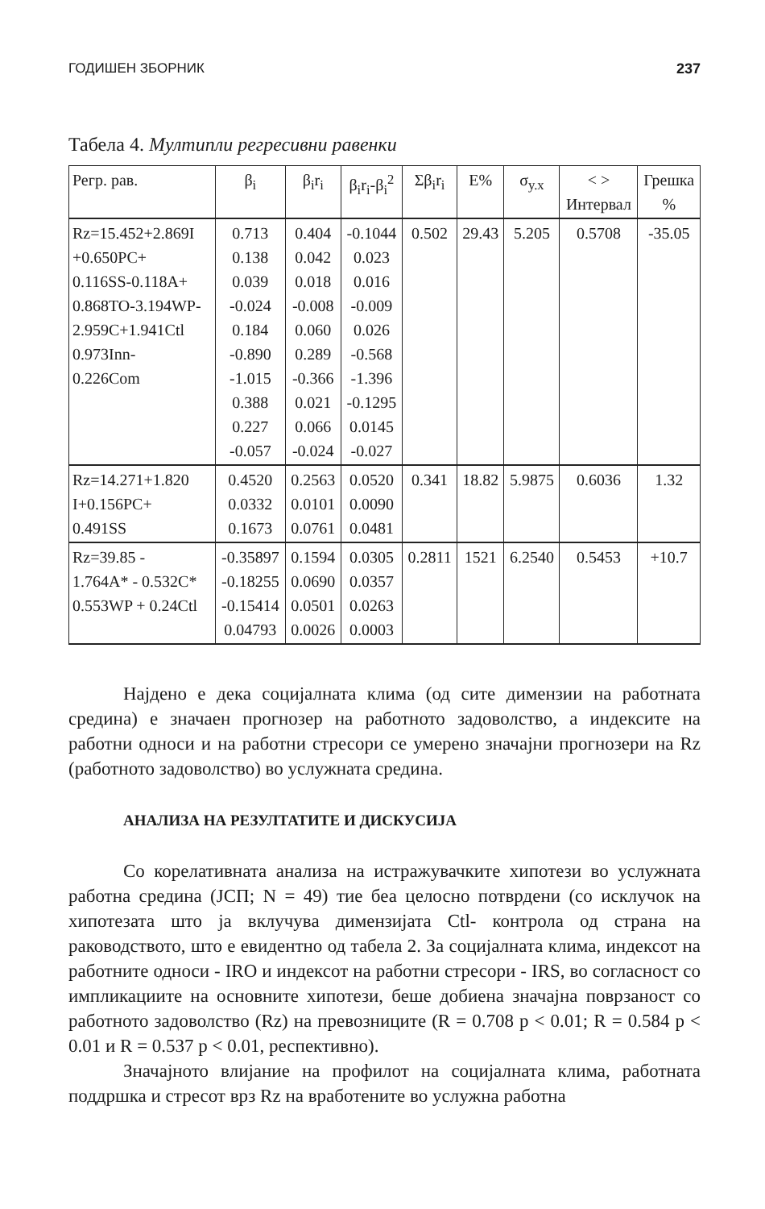ГОДИШЕН ЗБОРНИК 237
Табела 4. Мултипли регресивни равенки
| Регр. рав. | β<sub>i</sub> | β<sub>i</sub>r<sub>i</sub> | β<sub>i</sub>r<sub>i</sub>-β<sub>i</sub><sup>2</sup> | Σβ<sub>i</sub>r<sub>i</sub> | E% | σ<sub>y.x</sub> | < > Интервал | Грешка % |
| --- | --- | --- | --- | --- | --- | --- | --- | --- |
| Rz=15.452+2.869I +0.650PC+ 0.116SS-0.118A+ 0.868TO-3.194WP- 2.959C+1.941Ctl 0.973Inn- 0.226Com | 0.713 0.138 0.039 -0.024 0.184 -0.890 -1.015 0.388 0.227 -0.057 | 0.404 0.042 0.018 -0.008 0.060 0.289 -0.366 0.021 0.066 -0.024 | -0.1044 0.023 0.016 -0.009 0.026 -0.568 -1.396 -0.1295 0.0145 -0.027 | 0.502 | 29.43 | 5.205 | 0.5708 | -35.05 |
| Rz=14.271+1.820 I+0.156PC+ 0.491SS | 0.4520 0.0332 0.1673 | 0.2563 0.0101 0.0761 | 0.0520 0.0090 0.0481 | 0.341 | 18.82 | 5.9875 | 0.6036 | 1.32 |
| Rz=39.85 - 1.764A* - 0.532C* 0.553WP + 0.24Ctl | -0.35897 -0.18255 -0.15414 0.04793 | 0.1594 0.0690 0.0501 0.0026 | 0.0305 0.0357 0.0263 0.0003 | 0.2811 | 1521 | 6.2540 | 0.5453 | +10.7 |
Најдено е дека социјалната клима (од сите димензии на работната средина) е значаен прогнозер на работното задоволство, а индексите на работни односи и на работни стресори се умерено значајни прогнозери на Rz (работното задоволство) во услужната средина.
АНАЛИЗА НА РЕЗУЛТАТИТЕ И ДИСКУСИЈА
Со корелативната анализа на истражувачките хипотези во услужната работна средина (ЈСП; N = 49) тие беа целосно потврдени (со исклучок на хипотезата што ја вклучува димензијата Ctl- контрола од страна на раководството, што е евидентно од табела 2. За социјалната клима, индексот на работните односи - IRO и индексот на работни стресори - IRS, во согласност со импликациите на основните хипотези, беше добиена значајна поврзаност со работното задоволство (Rz) на превозниците (R = 0.708 p < 0.01; R = 0.584 p < 0.01 и R = 0.537 p < 0.01, респективно).
Значајното влијание на профилот на социјалната клима, работната поддршка и стресот врз Rz на вработените во услужна работна